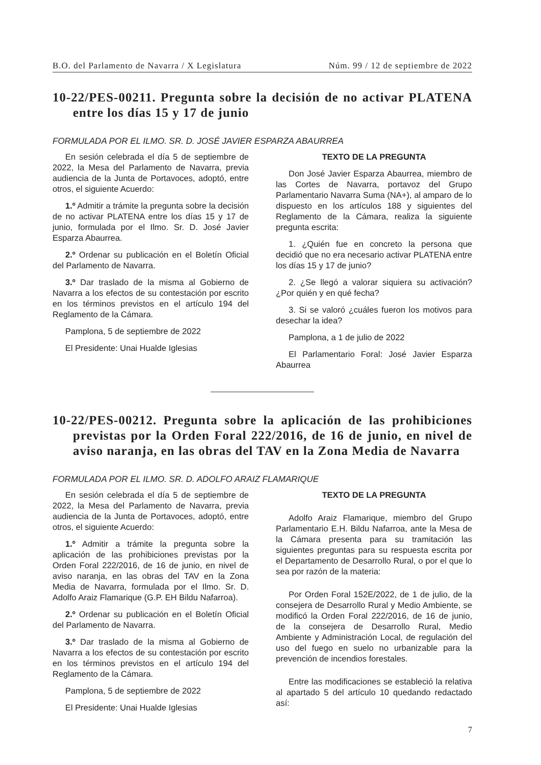B.O. del Parlamento de Navarra / X Legislatura Núm. 99 / 12 de septiembre de 2022
10-22/PES-00211. Pregunta sobre la decisión de no activar PLATENA entre los días 15 y 17 de junio
FORMULADA POR EL ILMO. SR. D. JOSÉ JAVIER ESPARZA ABAURREA
En sesión celebrada el día 5 de septiembre de 2022, la Mesa del Parlamento de Navarra, previa audiencia de la Junta de Portavoces, adoptó, entre otros, el siguiente Acuerdo:
1.º Admitir a trámite la pregunta sobre la decisión de no activar PLATENA entre los días 15 y 17 de junio, formulada por el Ilmo. Sr. D. José Javier Esparza Abaurrea.
2.º Ordenar su publicación en el Boletín Oficial del Parlamento de Navarra.
3.º Dar traslado de la misma al Gobierno de Navarra a los efectos de su contestación por escrito en los términos previstos en el artículo 194 del Reglamento de la Cámara.
Pamplona, 5 de septiembre de 2022
El Presidente: Unai Hualde Iglesias
TEXTO DE LA PREGUNTA
Don José Javier Esparza Abaurrea, miembro de las Cortes de Navarra, portavoz del Grupo Parlamentario Navarra Suma (NA+), al amparo de lo dispuesto en los artículos 188 y siguientes del Reglamento de la Cámara, realiza la siguiente pregunta escrita:
1. ¿Quién fue en concreto la persona que decidió que no era necesario activar PLATENA entre los días 15 y 17 de junio?
2. ¿Se llegó a valorar siquiera su activación? ¿Por quién y en qué fecha?
3. Si se valoró ¿cuáles fueron los motivos para desechar la idea?
Pamplona, a 1 de julio de 2022
El Parlamentario Foral: José Javier Esparza Abaurrea
10-22/PES-00212. Pregunta sobre la aplicación de las prohibiciones previstas por la Orden Foral 222/2016, de 16 de junio, en nivel de aviso naranja, en las obras del TAV en la Zona Media de Navarra
FORMULADA POR EL ILMO. SR. D. ADOLFO ARAIZ FLAMARIQUE
En sesión celebrada el día 5 de septiembre de 2022, la Mesa del Parlamento de Navarra, previa audiencia de la Junta de Portavoces, adoptó, entre otros, el siguiente Acuerdo:
1.º Admitir a trámite la pregunta sobre la aplicación de las prohibiciones previstas por la Orden Foral 222/2016, de 16 de junio, en nivel de aviso naranja, en las obras del TAV en la Zona Media de Navarra, formulada por el Ilmo. Sr. D. Adolfo Araiz Flamarique (G.P. EH Bildu Nafarroa).
2.º Ordenar su publicación en el Boletín Oficial del Parlamento de Navarra.
3.º Dar traslado de la misma al Gobierno de Navarra a los efectos de su contestación por escrito en los términos previstos en el artículo 194 del Reglamento de la Cámara.
Pamplona, 5 de septiembre de 2022
El Presidente: Unai Hualde Iglesias
TEXTO DE LA PREGUNTA
Adolfo Araiz Flamarique, miembro del Grupo Parlamentario E.H. Bildu Nafarroa, ante la Mesa de la Cámara presenta para su tramitación las siguientes preguntas para su respuesta escrita por el Departamento de Desarrollo Rural, o por el que lo sea por razón de la materia:
Por Orden Foral 152E/2022, de 1 de julio, de la consejera de Desarrollo Rural y Medio Ambiente, se modificó la Orden Foral 222/2016, de 16 de junio, de la consejera de Desarrollo Rural, Medio Ambiente y Administración Local, de regulación del uso del fuego en suelo no urbanizable para la prevención de incendios forestales.
Entre las modificaciones se estableció la relativa al apartado 5 del artículo 10 quedando redactado así:
7